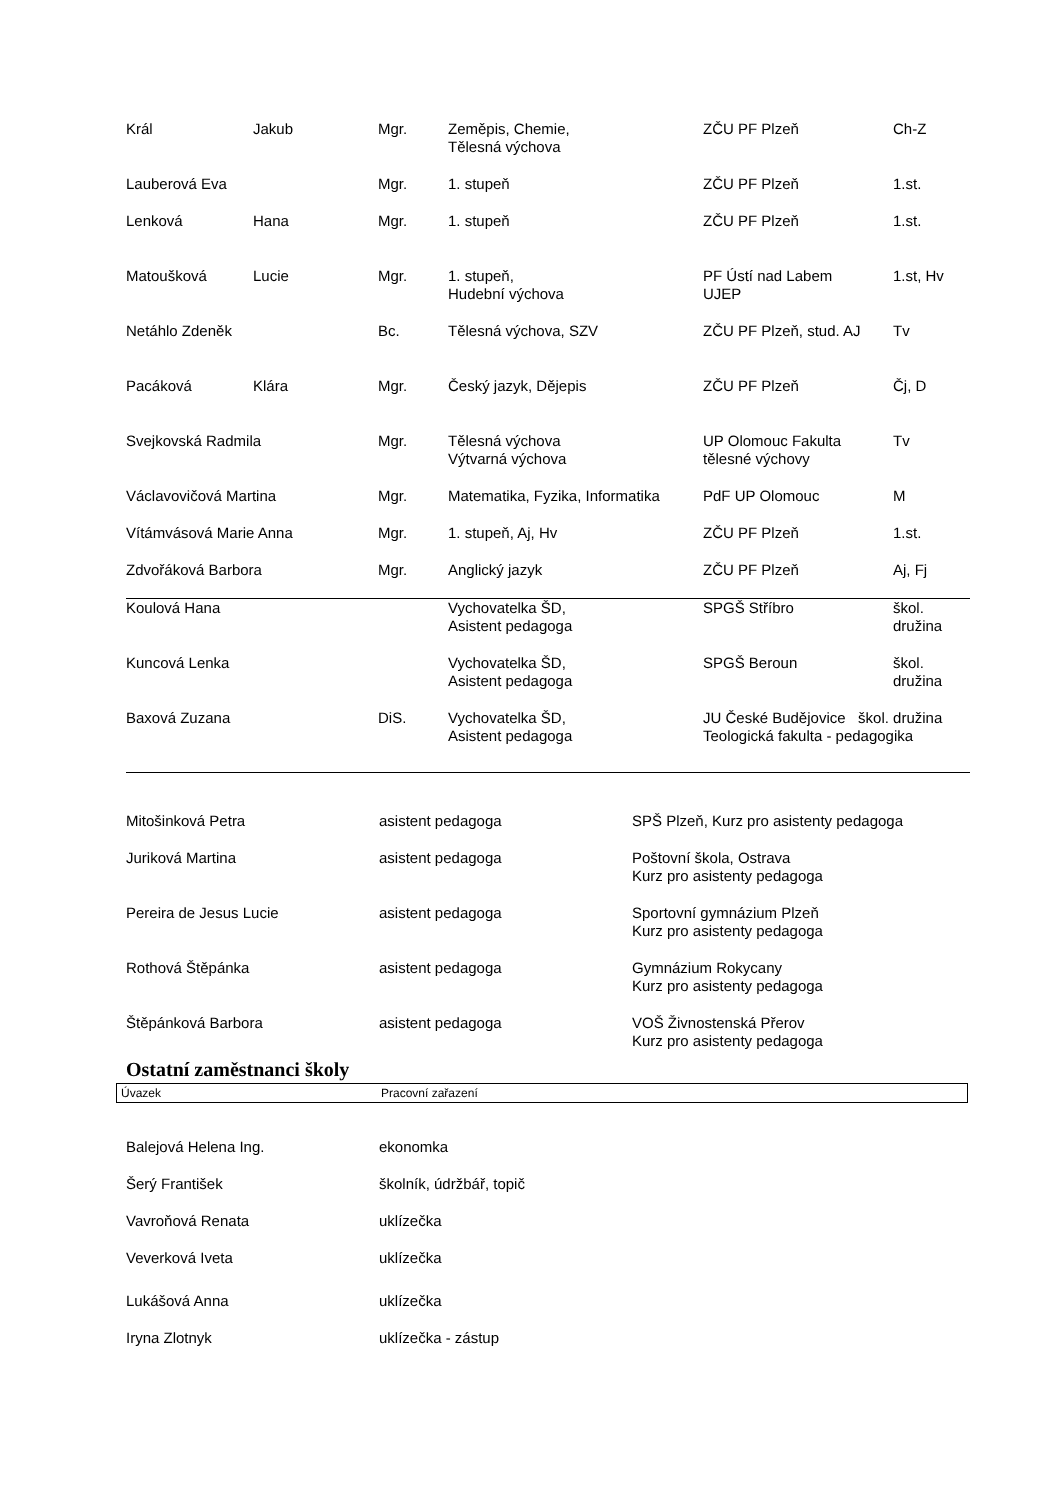| Král | Jakub | Mgr. | Zeměpis, Chemie, Tělesná výchova | ZČU PF Plzeň | Ch-Z |
| Lauberová Eva | | Mgr. | 1. stupeň | ZČU PF Plzeň | 1.st. |
| Lenková | Hana | Mgr. | 1. stupeň | ZČU PF Plzeň | 1.st. |
| Matoušková | Lucie | Mgr. | 1. stupeň, Hudební výchova | PF Ústí nad Labem UJEP | 1.st, Hv |
| Netáhlo Zdeněk | | Bc. | Tělesná výchova, SZV | ZČU PF Plzeň, stud. AJ | Tv |
| Pacáková | Klára | Mgr. | Český jazyk, Dějepis | ZČU PF Plzeň | Čj, D |
| Svejkovská Radmila | | Mgr. | Tělesná výchova Výtvarná výchova | UP Olomouc Fakulta tělesné výchovy | Tv |
| Václavovičová Martina | | Mgr. | Matematika, Fyzika, Informatika | PdF UP Olomouc | M |
| Vítámvásová Marie Anna | | Mgr. | 1. stupeň, Aj, Hv | ZČU PF Plzeň | 1.st. |
| Zdvořáková Barbora | | Mgr. | Anglický jazyk | ZČU PF Plzeň | Aj, Fj |
| Koulová Hana | | | Vychovatelka ŠD, Asistent pedagoga | SPGŠ Stříbro | škol. družina |
| Kuncová Lenka | | | Vychovatelka ŠD, Asistent pedagoga | SPGŠ Beroun | škol. družina |
| Baxová Zuzana | | DiS. | Vychovatelka ŠD, Asistent pedagoga | JU České Budějovice škol. družina Teologická fakulta - pedagogika | |
| Mitošinková Petra | asistent pedagoga | SPŠ Plzeň, Kurz pro asistenty pedagoga |
| Juriková Martina | asistent pedagoga | Poštovní škola, Ostrava Kurz pro asistenty pedagoga |
| Pereira de Jesus Lucie | asistent pedagoga | Sportovní gymnázium Plzeň Kurz pro asistenty pedagoga |
| Rothová Štěpánka | asistent pedagoga | Gymnázium Rokycany Kurz pro asistenty pedagoga |
| Štěpánková Barbora | asistent pedagoga | VOŠ Živnostenská Přerov Kurz pro asistenty pedagoga |
Ostatní zaměstnanci školy
Úvazek Pracovní zařazení
| Balejová Helena Ing. | ekonomka |
| Šerý František | školník, údržbář, topič |
| Vavroňová Renata | uklízečka |
| Veverková Iveta | uklízečka |
| Lukášová Anna | uklízečka |
| Iryna Zlotnyk | uklízečka - zástup |